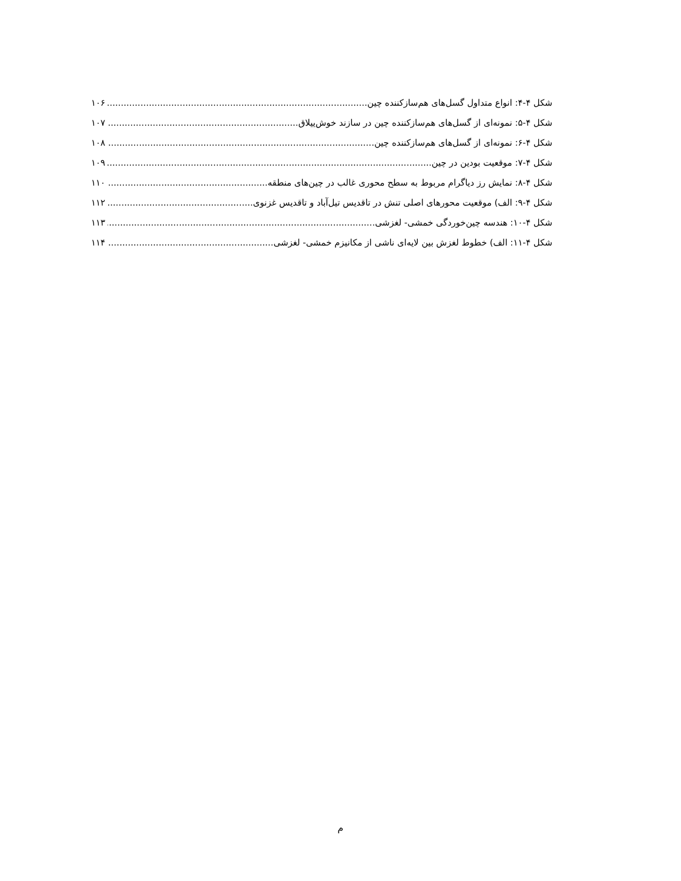شکل ۴-۴: انواع متداول گسل‌های هم‌سازکننده چین. ۱۰۶
شکل ۴-۵: نمونه‌ای از گسل‌های هم‌سازکننده چین در سازند خوش‌ییلاق. ۱۰۷
شکل ۴-۶: نمونه‌ای از گسل‌های هم‌سازکننده چین. ۱۰۸
شکل ۴-۷: موقعیت بودین در چین. ۱۰۹
شکل ۴-۸: نمایش رز دیاگرام مربوط به سطح محوری غالب در چین‌های منطقه. ۱۱۰
شکل ۴-۹: الف) موقعیت محورهای اصلی تنش در تاقدیس تیل‌آباد و تاقدیس غزنوی ۱۱۲
شکل ۴-۱۰: هندسه چین‌خوردگی خمشی- لغزشی. ۱۱۳
شکل ۴-۱۱: الف) خطوط لغزش بین لایه‌ای ناشی از مکانیزم خمشی- لغزشی. ۱۱۴
م